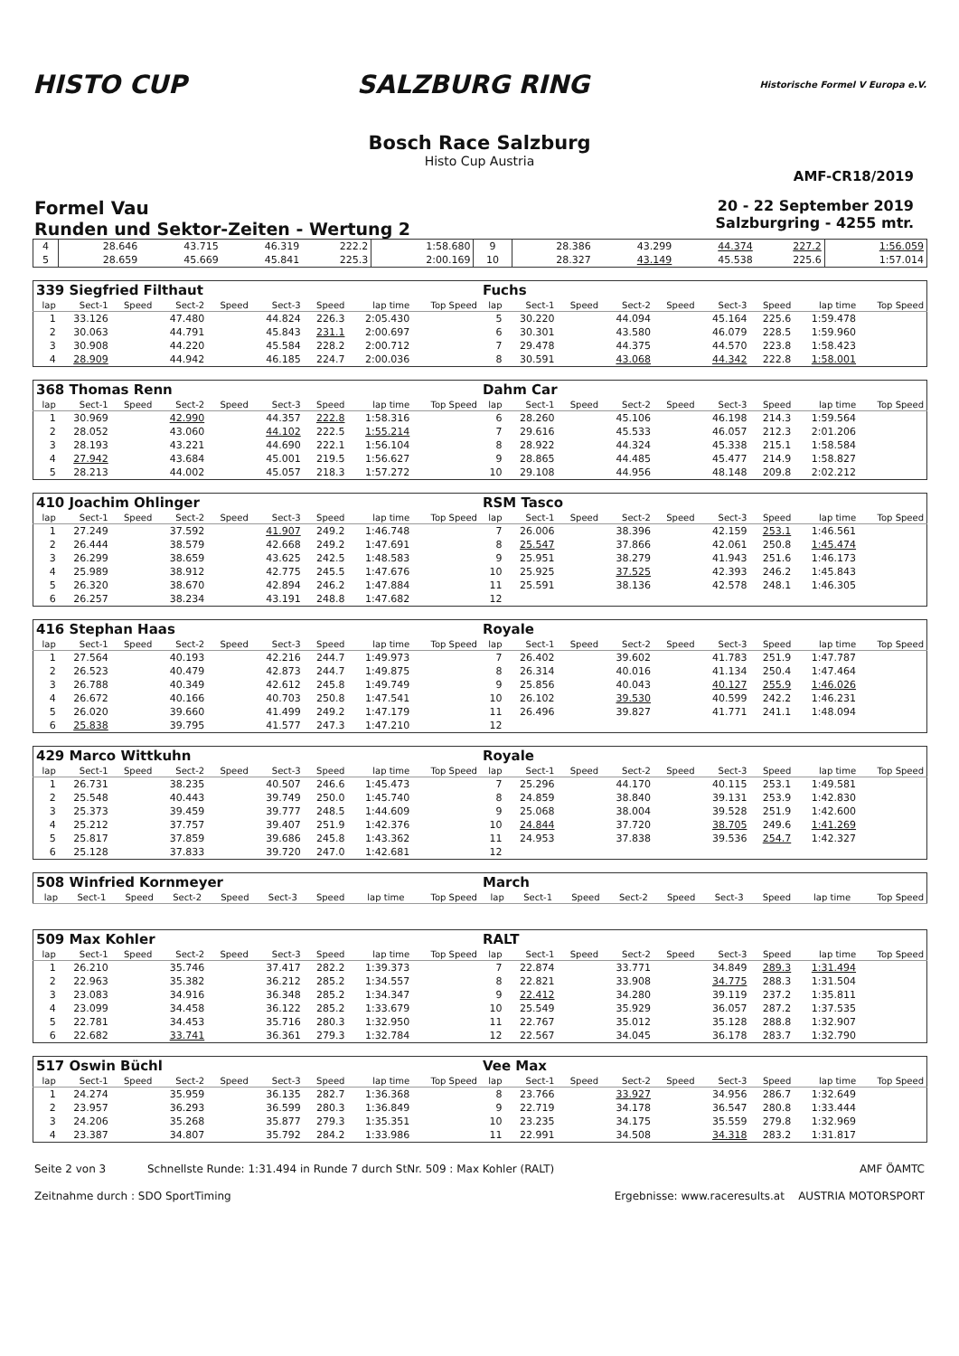HISTO CUP SALZBURG RING
Historische Formel V Europa e.V.
Bosch Race Salzburg
Histo Cup Austria
AMF-CR18/2019
Formel Vau
Runden und Sektor-Zeiten - Wertung 2
20 - 22 September 2019
Salzburgring - 4255 mtr.
| 4 | 28.646 | 43.715 | 46.319 | 222.2 | 1:58.680 | 9 | 28.386 | 43.299 | 44.374 | 227.2 | 1:56.059 |
| 5 | 28.659 | 45.669 | 45.841 | 225.3 | 2:00.169 | 10 | 28.327 | 43.149 | 45.538 | 225.6 | 1:57.014 |
| 339 Siegfried Filthaut | | | | | | | | | Fuchs | | | | | | | | |
| lap | Sect-1 | Speed | Sect-2 | Speed | Sect-3 | Speed | lap time | Top Speed | lap | Sect-1 | Speed | Sect-2 | Speed | Sect-3 | Speed | lap time | Top Speed |
| 1 | 33.126 | | 47.480 | | 44.824 | 226.3 | 2:05.430 | | 5 | 30.220 | | 44.094 | | 45.164 | 225.6 | 1:59.478 | |
| 2 | 30.063 | | 44.791 | | 45.843 | 231.1 | 2:00.697 | | 6 | 30.301 | | 43.580 | | 46.079 | 228.5 | 1:59.960 | |
| 3 | 30.908 | | 44.220 | | 45.584 | 228.2 | 2:00.712 | | 7 | 29.478 | | 44.375 | | 44.570 | 223.8 | 1:58.423 | |
| 4 | 28.909 | | 44.942 | | 46.185 | 224.7 | 2:00.036 | | 8 | 30.591 | | 43.068 | | 44.342 | 222.8 | 1:58.001 | |
| 368 Thomas Renn | | | | | | | | | Dahm Car | | | | | | | | |
| lap | Sect-1 | Speed | Sect-2 | Speed | Sect-3 | Speed | lap time | Top Speed | lap | Sect-1 | Speed | Sect-2 | Speed | Sect-3 | Speed | lap time | Top Speed |
| 1 | 30.969 | | 42.990 | | 44.357 | 222.8 | 1:58.316 | | 6 | 28.260 | | 45.106 | | 46.198 | 214.3 | 1:59.564 | |
| 2 | 28.052 | | 43.060 | | 44.102 | 222.5 | 1:55.214 | | 7 | 29.616 | | 45.533 | | 46.057 | 212.3 | 2:01.206 | |
| 3 | 28.193 | | 43.221 | | 44.690 | 222.1 | 1:56.104 | | 8 | 28.922 | | 44.324 | | 45.338 | 215.1 | 1:58.584 | |
| 4 | 27.942 | | 43.684 | | 45.001 | 219.5 | 1:56.627 | | 9 | 28.865 | | 44.485 | | 45.477 | 214.9 | 1:58.827 | |
| 5 | 28.213 | | 44.002 | | 45.057 | 218.3 | 1:57.272 | | 10 | 29.108 | | 44.956 | | 48.148 | 209.8 | 2:02.212 | |
| 410 Joachim Ohlinger | | | | | | | | | RSM Tasco | | | | | | | | |
| lap | Sect-1 | Speed | Sect-2 | Speed | Sect-3 | Speed | lap time | Top Speed | lap | Sect-1 | Speed | Sect-2 | Speed | Sect-3 | Speed | lap time | Top Speed |
| 1 | 27.249 | | 37.592 | | 41.907 | 249.2 | 1:46.748 | | 7 | 26.006 | | 38.396 | | 42.159 | 253.1 | 1:46.561 | |
| 2 | 26.444 | | 38.579 | | 42.668 | 249.2 | 1:47.691 | | 8 | 25.547 | | 37.866 | | 42.061 | 250.8 | 1:45.474 | |
| 3 | 26.299 | | 38.659 | | 43.625 | 242.5 | 1:48.583 | | 9 | 25.951 | | 38.279 | | 41.943 | 251.6 | 1:46.173 | |
| 4 | 25.989 | | 38.912 | | 42.775 | 245.5 | 1:47.676 | | 10 | 25.925 | | 37.525 | | 42.393 | 246.2 | 1:45.843 | |
| 5 | 26.320 | | 38.670 | | 42.894 | 246.2 | 1:47.884 | | 11 | 25.591 | | 38.136 | | 42.578 | 248.1 | 1:46.305 | |
| 6 | 26.257 | | 38.234 | | 43.191 | 248.8 | 1:47.682 | | 12 | | | | | | | | |
| 416 Stephan Haas | | | | | | | | | Royale | | | | | | | | |
| lap | Sect-1 | Speed | Sect-2 | Speed | Sect-3 | Speed | lap time | Top Speed | lap | Sect-1 | Speed | Sect-2 | Speed | Sect-3 | Speed | lap time | Top Speed |
| 1 | 27.564 | | 40.193 | | 42.216 | 244.7 | 1:49.973 | | 7 | 26.402 | | 39.602 | | 41.783 | 251.9 | 1:47.787 | |
| 2 | 26.523 | | 40.479 | | 42.873 | 244.7 | 1:49.875 | | 8 | 26.314 | | 40.016 | | 41.134 | 250.4 | 1:47.464 | |
| 3 | 26.788 | | 40.349 | | 42.612 | 245.8 | 1:49.749 | | 9 | 25.856 | | 40.043 | | 40.127 | 255.9 | 1:46.026 | |
| 4 | 26.672 | | 40.166 | | 40.703 | 250.8 | 1:47.541 | | 10 | 26.102 | | 39.530 | | 40.599 | 242.2 | 1:46.231 | |
| 5 | 26.020 | | 39.660 | | 41.499 | 249.2 | 1:47.179 | | 11 | 26.496 | | 39.827 | | 41.771 | 241.1 | 1:48.094 | |
| 6 | 25.838 | | 39.795 | | 41.577 | 247.3 | 1:47.210 | | 12 | | | | | | | | |
| 429 Marco Wittkuhn | | | | | | | | | Royale | | | | | | | | |
| lap | Sect-1 | Speed | Sect-2 | Speed | Sect-3 | Speed | lap time | Top Speed | lap | Sect-1 | Speed | Sect-2 | Speed | Sect-3 | Speed | lap time | Top Speed |
| 1 | 26.731 | | 38.235 | | 40.507 | 246.6 | 1:45.473 | | 7 | 25.296 | | 44.170 | | 40.115 | 253.1 | 1:49.581 | |
| 2 | 25.548 | | 40.443 | | 39.749 | 250.0 | 1:45.740 | | 8 | 24.859 | | 38.840 | | 39.131 | 253.9 | 1:42.830 | |
| 3 | 25.373 | | 39.459 | | 39.777 | 248.5 | 1:44.609 | | 9 | 25.068 | | 38.004 | | 39.528 | 251.9 | 1:42.600 | |
| 4 | 25.212 | | 37.757 | | 39.407 | 251.9 | 1:42.376 | | 10 | 24.844 | | 37.720 | | 38.705 | 249.6 | 1:41.269 | |
| 5 | 25.817 | | 37.859 | | 39.686 | 245.8 | 1:43.362 | | 11 | 24.953 | | 37.838 | | 39.536 | 254.7 | 1:42.327 | |
| 6 | 25.128 | | 37.833 | | 39.720 | 247.0 | 1:42.681 | | 12 | | | | | | | | |
| 508 Winfried Kornmeyer | | | | | | | | | March | | | | | | | | |
| lap | Sect-1 | Speed | Sect-2 | Speed | Sect-3 | Speed | lap time | Top Speed | lap | Sect-1 | Speed | Sect-2 | Speed | Sect-3 | Speed | lap time | Top Speed |
| 509 Max Kohler | | | | | | | | | RALT | | | | | | | | |
| lap | Sect-1 | Speed | Sect-2 | Speed | Sect-3 | Speed | lap time | Top Speed | lap | Sect-1 | Speed | Sect-2 | Speed | Sect-3 | Speed | lap time | Top Speed |
| 1 | 26.210 | | 35.746 | | 37.417 | 282.2 | 1:39.373 | | 7 | 22.874 | | 33.771 | | 34.849 | 289.3 | 1:31.494 | |
| 2 | 22.963 | | 35.382 | | 36.212 | 285.2 | 1:34.557 | | 8 | 22.821 | | 33.908 | | 34.775 | 288.3 | 1:31.504 | |
| 3 | 23.083 | | 34.916 | | 36.348 | 285.2 | 1:34.347 | | 9 | 22.412 | | 34.280 | | 39.119 | 237.2 | 1:35.811 | |
| 4 | 23.099 | | 34.458 | | 36.122 | 285.2 | 1:33.679 | | 10 | 25.549 | | 35.929 | | 36.057 | 287.2 | 1:37.535 | |
| 5 | 22.781 | | 34.453 | | 35.716 | 280.3 | 1:32.950 | | 11 | 22.767 | | 35.012 | | 35.128 | 288.8 | 1:32.907 | |
| 6 | 22.682 | | 33.741 | | 36.361 | 279.3 | 1:32.784 | | 12 | 22.567 | | 34.045 | | 36.178 | 283.7 | 1:32.790 | |
| 517 Oswin Büchl | | | | | | | | | Vee Max | | | | | | | | |
| lap | Sect-1 | Speed | Sect-2 | Speed | Sect-3 | Speed | lap time | Top Speed | lap | Sect-1 | Speed | Sect-2 | Speed | Sect-3 | Speed | lap time | Top Speed |
| 1 | 24.274 | | 35.959 | | 36.135 | 282.7 | 1:36.368 | | 8 | 23.766 | | 33.927 | | 34.956 | 286.7 | 1:32.649 | |
| 2 | 23.957 | | 36.293 | | 36.599 | 280.3 | 1:36.849 | | 9 | 22.719 | | 34.178 | | 36.547 | 280.8 | 1:33.444 | |
| 3 | 24.206 | | 35.268 | | 35.877 | 279.3 | 1:35.351 | | 10 | 23.235 | | 34.175 | | 35.559 | 279.8 | 1:32.969 | |
| 4 | 23.387 | | 34.807 | | 35.792 | 284.2 | 1:33.986 | | 11 | 22.991 | | 34.508 | | 34.318 | 283.2 | 1:31.817 | |
Seite 2 von 3 Schnellste Runde: 1:31.494 in Runde 7 durch StNr. 509 : Max Kohler (RALT) AMF ÖAMTC
Zeitnahme durch : SDO SportTiming Ergebnisse: www.raceresults.at AUSTRIA MOTORSPORT